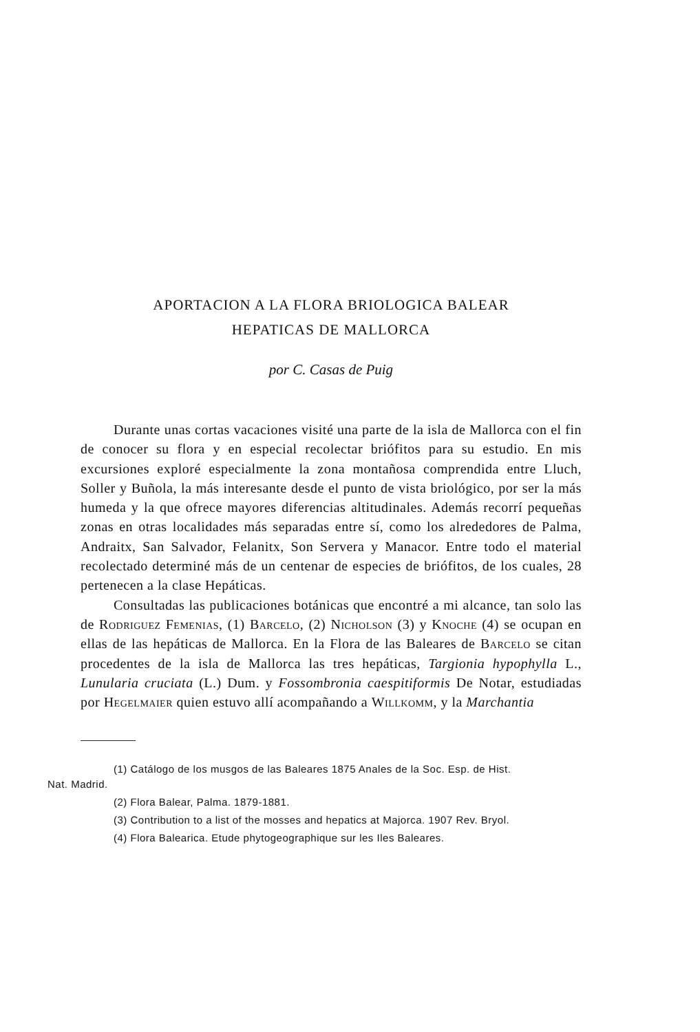APORTACION A LA FLORA BRIOLOGICA BALEAR
HEPATICAS DE MALLORCA
por C. Casas de Puig
Durante unas cortas vacaciones visité una parte de la isla de Mallorca con el fin de conocer su flora y en especial recolectar briófitos para su estudio. En mis excursiones exploré especialmente la zona montañosa comprendida entre Lluch, Soller y Buñola, la más interesante desde el punto de vista briológico, por ser la más humeda y la que ofrece mayores diferencias altitudinales. Además recorrí pequeñas zonas en otras localidades más separadas entre sí, como los alrededores de Palma, Andraitx, San Salvador, Felanitx, Son Servera y Manacor. Entre todo el material recolectado determiné más de un centenar de especies de briófitos, de los cuales, 28 pertenecen a la clase Hepáticas.
Consultadas las publicaciones botánicas que encontré a mi alcance, tan solo las de Rodriguez Femenias, (1) Barcelo, (2) Nicholson (3) y Knoche (4) se ocupan en ellas de las hepáticas de Mallorca. En la Flora de las Baleares de Barcelo se citan procedentes de la isla de Mallorca las tres hepáticas, Targionia hypophylla L., Lunularia cruciata (L.) Dum. y Fossombronia caespitiformis De Notar, estudiadas por Hegelmaier quien estuvo allí acompañando a Willkomm, y la Marchantia
(1) Catálogo de los musgos de las Baleares 1875 Anales de la Soc. Esp. de Hist.
Nat. Madrid.
(2) Flora Balear, Palma. 1879-1881.
(3) Contribution to a list of the mosses and hepatics at Majorca. 1907 Rev. Bryol.
(4) Flora Balearica. Etude phytogeographique sur les Iles Baleares.